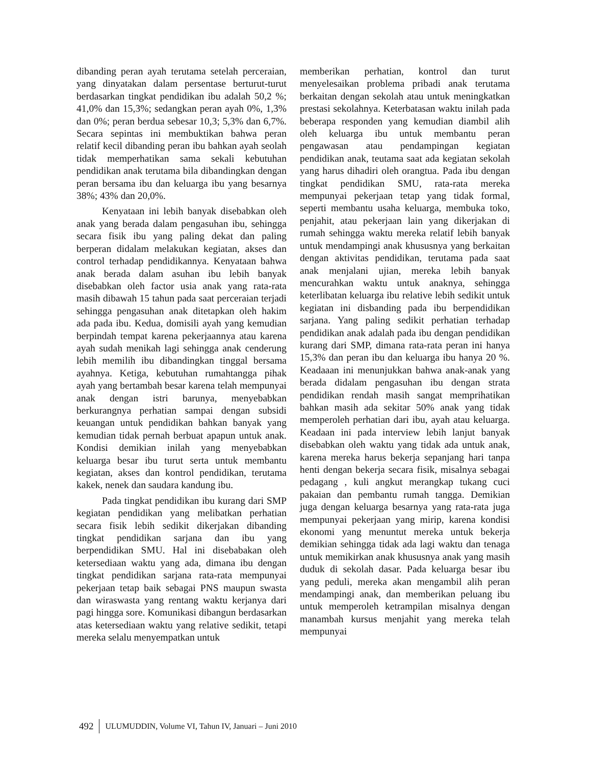dibanding peran ayah terutama setelah perceraian, yang dinyatakan dalam persentase berturut-turut berdasarkan tingkat pendidikan ibu adalah 50,2 %; 41,0% dan 15,3%; sedangkan peran ayah 0%, 1,3% dan 0%; peran berdua sebesar 10,3; 5,3% dan 6,7%. Secara sepintas ini membuktikan bahwa peran relatif kecil dibanding peran ibu bahkan ayah seolah tidak memperhatikan sama sekali kebutuhan pendidikan anak terutama bila dibandingkan dengan peran bersama ibu dan keluarga ibu yang besarnya 38%; 43% dan 20,0%.
Kenyataan ini lebih banyak disebabkan oleh anak yang berada dalam pengasuhan ibu, sehingga secara fisik ibu yang paling dekat dan paling berperan didalam melakukan kegiatan, akses dan control terhadap pendidikannya. Kenyataan bahwa anak berada dalam asuhan ibu lebih banyak disebabkan oleh factor usia anak yang rata-rata masih dibawah 15 tahun pada saat perceraian terjadi sehingga pengasuhan anak ditetapkan oleh hakim ada pada ibu. Kedua, domisili ayah yang kemudian berpindah tempat karena pekerjaannya atau karena ayah sudah menikah lagi sehingga anak cenderung lebih memilih ibu dibandingkan tinggal bersama ayahnya. Ketiga, kebutuhan rumahtangga pihak ayah yang bertambah besar karena telah mempunyai anak dengan istri barunya, menyebabkan berkurangnya perhatian sampai dengan subsidi keuangan untuk pendidikan bahkan banyak yang kemudian tidak pernah berbuat apapun untuk anak. Kondisi demikian inilah yang menyebabkan keluarga besar ibu turut serta untuk membantu kegiatan, akses dan kontrol pendidikan, terutama kakek, nenek dan saudara kandung ibu.
Pada tingkat pendidikan ibu kurang dari SMP kegiatan pendidikan yang melibatkan perhatian secara fisik lebih sedikit dikerjakan dibanding tingkat pendidikan sarjana dan ibu yang berpendidikan SMU. Hal ini disebabakan oleh ketersediaan waktu yang ada, dimana ibu dengan tingkat pendidikan sarjana rata-rata mempunyai pekerjaan tetap baik sebagai PNS maupun swasta dan wiraswasta yang rentang waktu kerjanya dari pagi hingga sore. Komunikasi dibangun berdasarkan atas ketersediaan waktu yang relative sedikit, tetapi mereka selalu menyempatkan untuk
memberikan perhatian, kontrol dan turut menyelesaikan problema pribadi anak terutama berkaitan dengan sekolah atau untuk meningkatkan prestasi sekolahnya. Keterbatasan waktu inilah pada beberapa responden yang kemudian diambil alih oleh keluarga ibu untuk membantu peran pengawasan atau pendampingan kegiatan pendidikan anak, teutama saat ada kegiatan sekolah yang harus dihadiri oleh orangtua. Pada ibu dengan tingkat pendidikan SMU, rata-rata mereka mempunyai pekerjaan tetap yang tidak formal, seperti membantu usaha keluarga, membuka toko, penjahit, atau pekerjaan lain yang dikerjakan di rumah sehingga waktu mereka relatif lebih banyak untuk mendampingi anak khususnya yang berkaitan dengan aktivitas pendidikan, terutama pada saat anak menjalani ujian, mereka lebih banyak mencurahkan waktu untuk anaknya, sehingga keterlibatan keluarga ibu relative lebih sedikit untuk kegiatan ini disbanding pada ibu berpendidikan sarjana. Yang paling sedikit perhatian terhadap pendidikan anak adalah pada ibu dengan pendidikan kurang dari SMP, dimana rata-rata peran ini hanya 15,3% dan peran ibu dan keluarga ibu hanya 20 %. Keadaaan ini menunjukkan bahwa anak-anak yang berada didalam pengasuhan ibu dengan strata pendidikan rendah masih sangat memprihatikan bahkan masih ada sekitar 50% anak yang tidak memperoleh perhatian dari ibu, ayah atau keluarga. Keadaan ini pada interview lebih lanjut banyak disebabkan oleh waktu yang tidak ada untuk anak, karena mereka harus bekerja sepanjang hari tanpa henti dengan bekerja secara fisik, misalnya sebagai pedagang , kuli angkut merangkap tukang cuci pakaian dan pembantu rumah tangga. Demikian juga dengan keluarga besarnya yang rata-rata juga mempunyai pekerjaan yang mirip, karena kondisi ekonomi yang menuntut mereka untuk bekerja demikian sehingga tidak ada lagi waktu dan tenaga untuk memikirkan anak khususnya anak yang masih duduk di sekolah dasar. Pada keluarga besar ibu yang peduli, mereka akan mengambil alih peran mendampingi anak, dan memberikan peluang ibu untuk memperoleh ketrampilan misalnya dengan manambah kursus menjahit yang mereka telah mempunyai
492 ULUMUDDIN, Volume VI, Tahun IV, Januari – Juni 2010